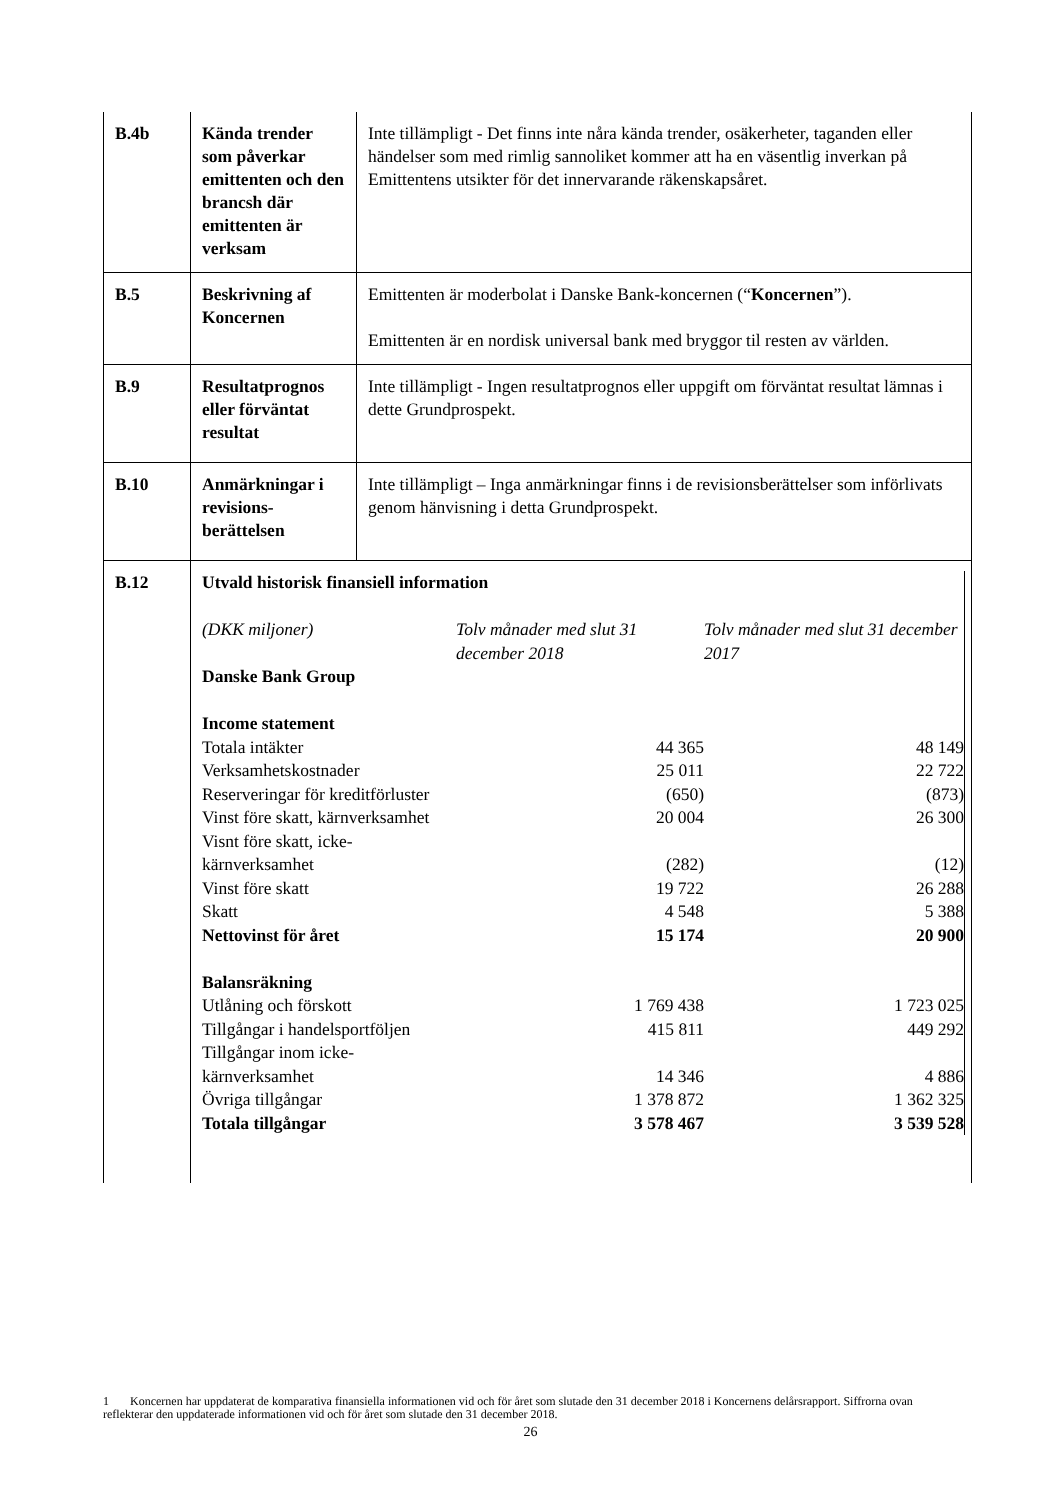| B.4b | Kända trender som påverkar emittenten och den brancsh där emittenten är verksam | Inte tillämpligt - Det finns inte nåra kända trender, osäkerheter, taganden eller händelser som med rimlig sannoliket kommer att ha en väsentlig inverkan på Emittentens utsikter för det innervarande räkenskapsåret. |
| B.5 | Beskrivning af Koncernen | Emittenten är moderbolat i Danske Bank-koncernen (“ Koncernen ”). Emittenten är en nordisk universal bank med bryggor til resten av världen. |
| B.9 | Resultatprognos eller förväntat resultat | Inte tillämpligt - Ingen resultatprognos eller uppgift om förväntat resultat lämnas i dette Grundprospekt. |
| B.10 | Anmärkningar i revisions-berättelsen | Inte tillämpligt – Inga anmärkningar finns i de revisionsberättelser som införlivats genom hänvisning i detta Grundprospekt. |
| B.12 | / Utvald historisk finansiell information / / / / (DKK miljoner) / Tolv månader med slut 31 december 2018 / Tolv månader med slut 31 december 2017 / / Danske Bank Group / / / / Income statement / / / / Totala intäkter / 44 365 / 48 149 / / Verksamhetskostnader / 25 011 / 22 722 / / Reserveringar för kreditförluster / (650) / (873) / / Vinst före skatt, kärnverksamhet / 20 004 / 26 300 / / Visnt före skatt, icke-kärnverksamhet / (282) / (12) / / Vinst före skatt / 19 722 / 26 288 / / Skatt / 4 548 / 5 388 / / Nettovinst för året / 15 174 / 20 900 / / Balansräkning / / / / Utlåning och förskott / 1 769 438 / 1 723 025 / / Tillgångar i handelsportföljen / 415 811 / 449 292 / / Tillgångar inom icke-kärnverksamhet / 14 346 / 4 886 / / Övriga tillgångar / 1 378 872 / 1 362 325 / / Totala tillgångar / 3 578 467 / 3 539 528 / | |
1 Koncernen har uppdaterat de komparativa finansiella informationen vid och för året som slutade den 31 december 2018 i Koncernens delårsrapport. Siffrorna ovan reflekterar den uppdaterade informationen vid och för året som slutade den 31 december 2018.
26